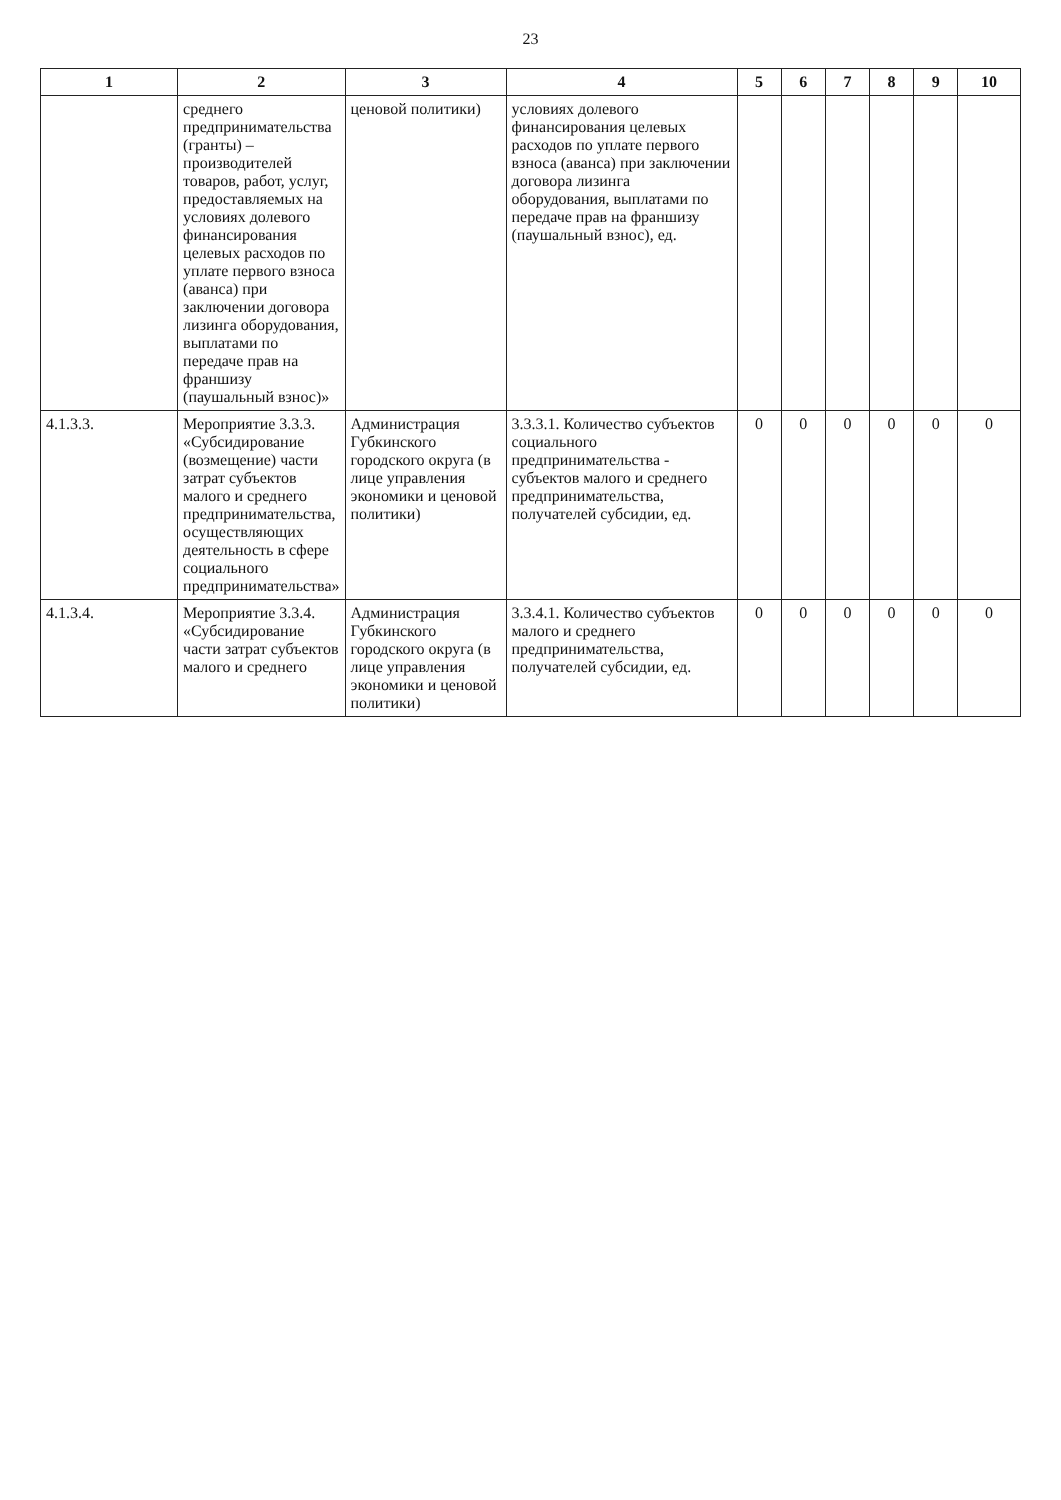23
| 1 | 2 | 3 | 4 | 5 | 6 | 7 | 8 | 9 | 10 |
| --- | --- | --- | --- | --- | --- | --- | --- | --- | --- |
| | среднего предпринимательства (гранты) – производителей товаров, работ, услуг, предоставляемых на условиях долевого финансирования целевых расходов по уплате первого взноса (аванса) при заключении договора лизинга оборудования, выплатами по передаче прав на франшизу (паушальный взнос)» | ценовой политики) | условиях долевого финансирования целевых расходов по уплате первого взноса (аванса) при заключении договора лизинга оборудования, выплатами по передаче прав на франшизу (паушальный взнос), ед. | | | | | | |
| 4.1.3.3. | Мероприятие 3.3.3. «Субсидирование (возмещение) части затрат субъектов малого и среднего предпринимательства, осуществляющих деятельность в сфере социального предпринимательства» | Администрация Губкинского городского округа (в лице управления экономики и ценовой политики) | 3.3.3.1. Количество субъектов социального предпринимательства - субъектов малого и среднего предпринимательства, получателей субсидии, ед. | 0 | 0 | 0 | 0 | 0 | 0 |
| 4.1.3.4. | Мероприятие 3.3.4. «Субсидирование части затрат субъектов малого и среднего | Администрация Губкинского городского округа (в лице управления экономики и ценовой политики) | 3.3.4.1. Количество субъектов малого и среднего предпринимательства, получателей субсидии, ед. | 0 | 0 | 0 | 0 | 0 | 0 |